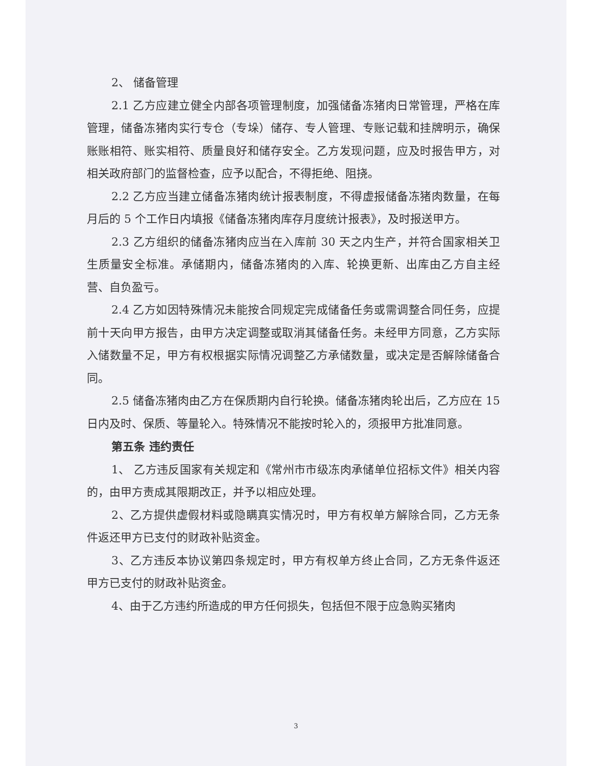2、 储备管理
2.1 乙方应建立健全内部各项管理制度，加强储备冻猪肉日常管理，严格在库管理，储备冻猪肉实行专仓（专垛）储存、专人管理、专账记载和挂牌明示，确保账账相符、账实相符、质量良好和储存安全。乙方发现问题，应及时报告甲方，对相关政府部门的监督检查，应予以配合，不得拒绝、阻挠。
2.2 乙方应当建立储备冻猪肉统计报表制度，不得虚报储备冻猪肉数量，在每月后的 5 个工作日内填报《储备冻猪肉库存月度统计报表》，及时报送甲方。
2.3 乙方组织的储备冻猪肉应当在入库前 30 天之内生产，并符合国家相关卫生质量安全标准。承储期内，储备冻猪肉的入库、轮换更新、出库由乙方自主经营、自负盈亏。
2.4 乙方如因特殊情况未能按合同规定完成储备任务或需调整合同任务，应提前十天向甲方报告，由甲方决定调整或取消其储备任务。未经甲方同意，乙方实际入储数量不足，甲方有权根据实际情况调整乙方承储数量，或决定是否解除储备合同。
2.5 储备冻猪肉由乙方在保质期内自行轮换。储备冻猪肉轮出后，乙方应在 15 日内及时、保质、等量轮入。特殊情况不能按时轮入的，须报甲方批准同意。
第五条 违约责任
1、 乙方违反国家有关规定和《常州市市级冻肉承储单位招标文件》相关内容的，由甲方责成其限期改正，并予以相应处理。
2、乙方提供虚假材料或隐瞒真实情况时，甲方有权单方解除合同，乙方无条件返还甲方已支付的财政补贴资金。
3、乙方违反本协议第四条规定时，甲方有权单方终止合同，乙方无条件返还甲方已支付的财政补贴资金。
4、由于乙方违约所造成的甲方任何损失，包括但不限于应急购买猪肉
3